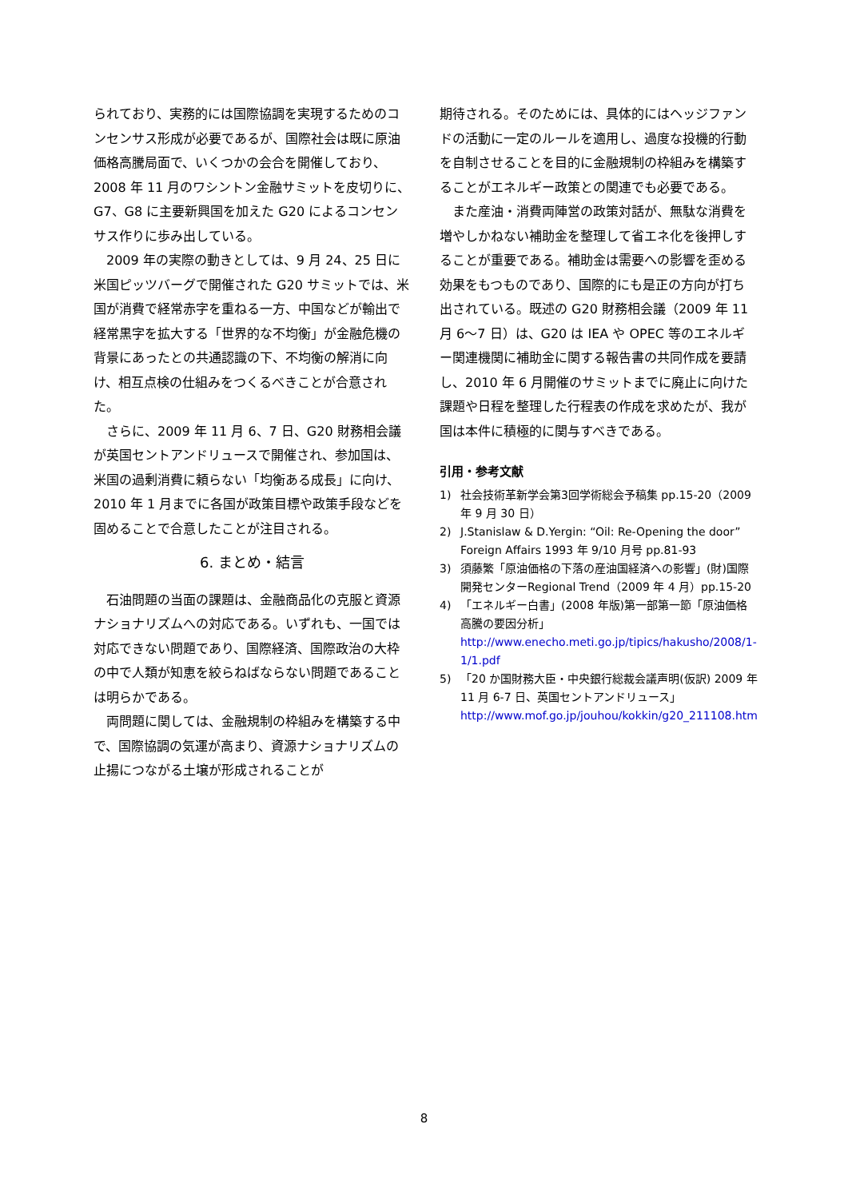られており、実務的には国際協調を実現するためのコンセンサス形成が必要であるが、国際社会は既に原油価格高騰局面で、いくつかの会合を開催しており、2008 年 11 月のワシントン金融サミットを皮切りに、G7、G8 に主要新興国を加えた G20 によるコンセンサス作りに歩み出している。
2009 年の実際の動きとしては、9 月 24、25 日に米国ピッツバーグで開催された G20 サミットでは、米国が消費で経常赤字を重ねる一方、中国などが輸出で経常黒字を拡大する「世界的な不均衡」が金融危機の背景にあったとの共通認識の下、不均衡の解消に向け、相互点検の仕組みをつくるべきことが合意された。
さらに、2009 年 11 月 6、7 日、G20 財務相会議が英国セントアンドリュースで開催され、参加国は、米国の過剰消費に頼らない「均衡ある成長」に向け、2010 年 1 月までに各国が政策目標や政策手段などを固めることで合意したことが注目される。
6. まとめ・結言
石油問題の当面の課題は、金融商品化の克服と資源ナショナリズムへの対応である。いずれも、一国では対応できない問題であり、国際経済、国際政治の大枠の中で人類が知恵を絞らねばならない問題であることは明らかである。
両問題に関しては、金融規制の枠組みを構築する中で、国際協調の気運が高まり、資源ナショナリズムの止揚につながる土壌が形成されることが
期待される。そのためには、具体的にはヘッジファンドの活動に一定のルールを適用し、過度な投機的行動を自制させることを目的に金融規制の枠組みを構築することがエネルギー政策との関連でも必要である。
また産油・消費両陣営の政策対話が、無駄な消費を増やしかねない補助金を整理して省エネ化を後押しすることが重要である。補助金は需要への影響を歪める効果をもつものであり、国際的にも是正の方向が打ち出されている。既述の G20 財務相会議（2009 年 11 月 6〜7 日）は、G20 は IEA や OPEC 等のエネルギー関連機関に補助金に関する報告書の共同作成を要請し、2010 年 6 月開催のサミットまでに廃止に向けた課題や日程を整理した行程表の作成を求めたが、我が国は本件に積極的に関与すべきである。
引用・参考文献
1) 社会技術革新学会第3回学術総会予稿集 pp.15-20（2009 年 9 月 30 日）
2) J.Stanislaw & D.Yergin: “Oil: Re-Opening the door” Foreign Affairs 1993 年 9/10 月号 pp.81-93
3) 須藤繁「原油価格の下落の産油国経済への影響」(財)国際開発センターRegional Trend（2009 年 4 月）pp.15-20
4) 「エネルギー白書」(2008 年版)第一部第一節「原油価格高騰の要因分析」 http://www.enecho.meti.go.jp/tipics/hakusho/2008/1-1/1.pdf
5) 「20 か国財務大臣・中央銀行総裁会議声明(仮訳) 2009 年 11 月 6-7 日、英国セントアンドリュース」 http://www.mof.go.jp/jouhou/kokkin/g20_211108.htm
8